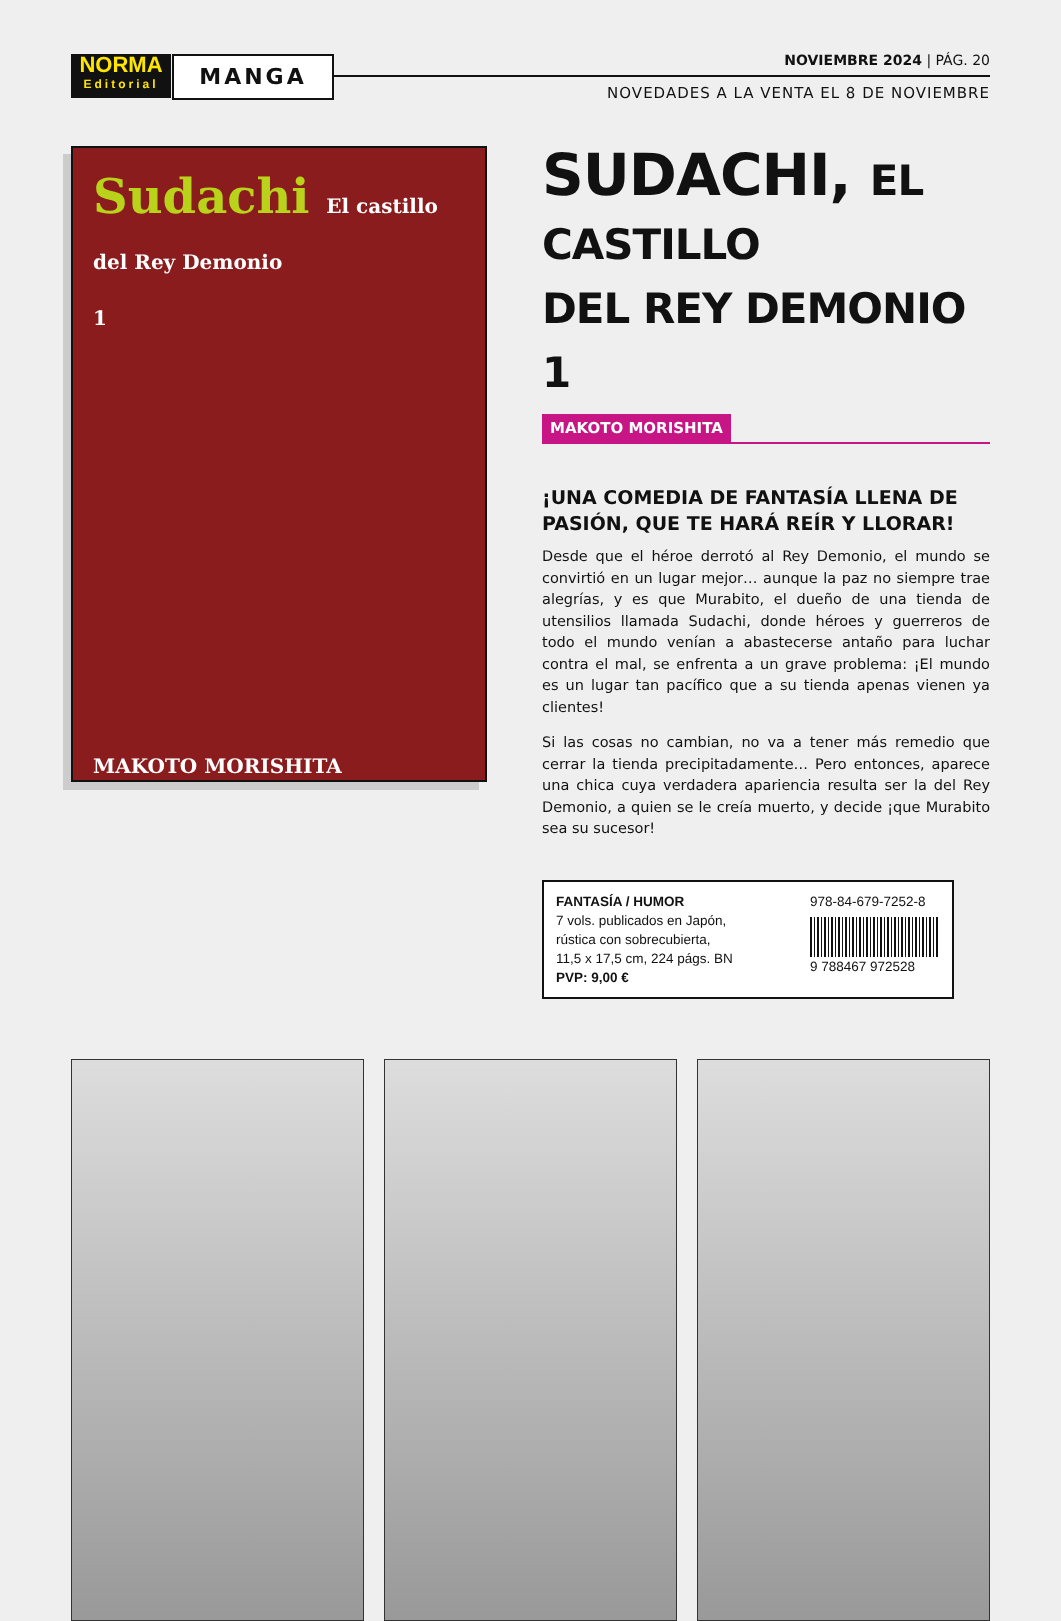NORMA
Editorial
MANGA NOVIEMBRE 2024 | PÁG. 20
NOVEDADES A LA VENTA EL 8 DE NOVIEMBRE
Sudachi El castillo del Rey Demonio
1
MAKOTO MORISHITA
SUDACHI, EL CASTILLO
DEL REY DEMONIO 1
MAKOTO MORISHITA
¡UNA COMEDIA DE FANTASÍA LLENA DE PASIÓN, QUE TE HARÁ REÍR Y LLORAR!
Desde que el héroe derrotó al Rey Demonio, el mundo se convirtió en un lugar mejor… aunque la paz no siempre trae alegrías, y es que Murabito, el dueño de una tienda de utensilios llamada Sudachi, donde héroes y guerreros de todo el mundo venían a abastecerse antaño para luchar contra el mal, se enfrenta a un grave problema: ¡El mundo es un lugar tan pacífico que a su tienda apenas vienen ya clientes!
Si las cosas no cambian, no va a tener más remedio que cerrar la tienda precipitadamente… Pero entonces, aparece una chica cuya verdadera apariencia resulta ser la del Rey Demonio, a quien se le creía muerto, y decide ¡que Murabito sea su sucesor!
FANTASÍA / HUMOR
7 vols. publicados en Japón,
rústica con sobrecubierta,
11,5 x 17,5 cm, 224 págs. BN
PVP: 9,00 €
978-84-679-7252-8
9 788467 972528